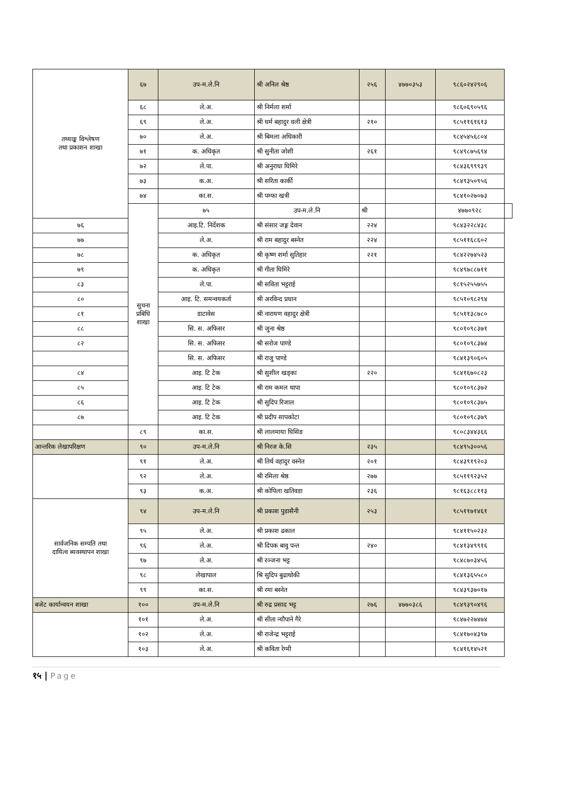| तथ्याङ्क विश्लेषण तथा प्रकाशन शाखा | ६७ | उप-म.ले.नि | श्री अनिल श्रेष्ठ | २५६ | ४७७०३५३ | ९८६०२४२९०६ | |
| | ६८ | ले.अ. | श्री निर्मला शर्मा | | | ९८६०६९०५९६ | |
| | ६९ | ले.अ. | श्री धर्म बहादुर वली क्षेत्री | २१० | | ९८५११६१६१३ | |
| | ७० | ले.अ. | श्री बिमला अधिकारी | | | ९८४५४५६८०४ | |
| | ७१ | क. अधिकृत | श्री सुनीता जोशी | २६१ | | ९८४९८७५६९४ | |
| | ७२ | ले.पा. | श्री अनुराधा घिमिरे | | | ९८४३६९९९३९ | |
| | ७३ | क.अ. | श्री सरिता कार्की | | | ९८४९३५०९५६ | |
| | ७४ | का.स. | श्री पम्फा खत्री | | | ९८४१०२७०७३ | |
| | सुचना प्रबिधि शाखा | ७५ | उप-म.ले.नि | श्री | | ४७७०९२८ | |
| ७६ | | आइ.टि. निर्देशक | श्री संसार जङ्ग देवान | २२४ | | ९८४३२२८४३८ | |
| ७७ | | ले.अ. | श्री राम बहादुर बस्नेत | २२४ | | ९८५११६८६०२ | |
| ७८ | | क. अधिकृत | श्री कृष्ण शर्मा सुतिहार | २२१ | | ९८४२२७४५२३ | |
| ७९ | | क. अधिकृत | श्री गीता घिमिरे | | | ९८४९७८८७११ | |
| ८३ | | ले.पा. | श्री सविता भट्टराई | | | ९८१५२५५७५५ | |
| ८० | | आइ. टि. समन्वयकर्ता | श्री अरविन्द प्रधान | | | ९८५१०९८२९४ | |
| ८१ | | डाटावेस | श्री नारायण वहादुर क्षेत्री | | | ९८५११३८७८० | |
| ८८ | | सि. स. अफिसर | श्री जुना श्रेष्ठ | | | ९८०१०९८३७१ | |
| ८२ | | सि. स. अफिसर | श्री सरोज पाण्डे | | | ९८०१०९८३७४ | |
| | | सि. स. अफिसर | श्री राजु पाण्डे | | | ९८४१३९०६०५ | |
| ८४ | | आइ. टि टेक | श्री सुशील खड्का | २२० | | ९८४१६७०८२३ | |
| ८५ | | आइ. टि टेक | श्री राम कमल थापा | | | ९८०१०९८३७२ | |
| ८६ | | आइ. टि टेक | श्री सुदिप रिजाल | | | ९८०१०९८३७५ | |
| ८७ | | आइ. टि टेक | श्री प्रदीप सापकोटा | | | ९८०१०९८३७९ | |
| | ८९ | का.स. | श्री लालमाया घिसिङ | | | ९८०८३४४३६६ | |
| आन्तरिक लेखापरिक्षण | ९० | उप-म.ले.नि | श्री निरज के.सि | २३५ | | ९८४९५३००५६ | |
| | ९१ | ले.अ. | श्री तिर्थ वहादुर वस्नेत | २०१ | | ९८४३९१९२०३ | |
| | ९२ | ले.अ. | श्री रमिला श्रेष्ठ | २७७ | | ९८५११९२३५२ | |
| | ९३ | क.अ. | श्री कोपिला खतिवडा | २३६ | | ९८१६३८८११३ | |
| सार्वजनिक सम्पति तथा दायित्व ब्यवस्थापन शाखा | ९४ | उप-म.ले.नि | श्री प्रकाश पुडासैनी | २५३ | | ९८५११७१४६१ | |
| | ९५ | ले.अ. | श्री प्रकाश ढकाल | | | ९८४११५०२३२ | |
| | ९६ | ले.अ. | श्री दिपक बावु पन्त | २४० | | ९८४१३४९९१६ | |
| | ९७ | ले.अ. | श्री रञ्जना भट्ट | | | ९८४८७०३४५६ | |
| | ९८ | लेखापाल | श्रि सुदिप बुढाथोकी | | | ९८४१३६५५८० | |
| | ९९ | का.स. | श्री रमा बस्नेत | | | ९८४३९३७०१७ | |
| बजेट कार्यान्वयन शाखा | १०० | उप-म.ले.नि | श्री रुद्र प्रसाद भट्ट | २७६ | ४७७०३८६ | ९८४९३९०४९६ | |
| | १०१ | ले.अ. | श्री सीता न्यौपाने गैरे | | | ९८४७२२७४७४ | |
| | १०२ | ले.अ. | श्री राजेन्द्र भट्टराई | | | ९८४१७०४३९७ | |
| | १०३ | ले.अ. | श्री कविता रेग्मी | | | ९८४१६१४५२१ | |
१५ | Page